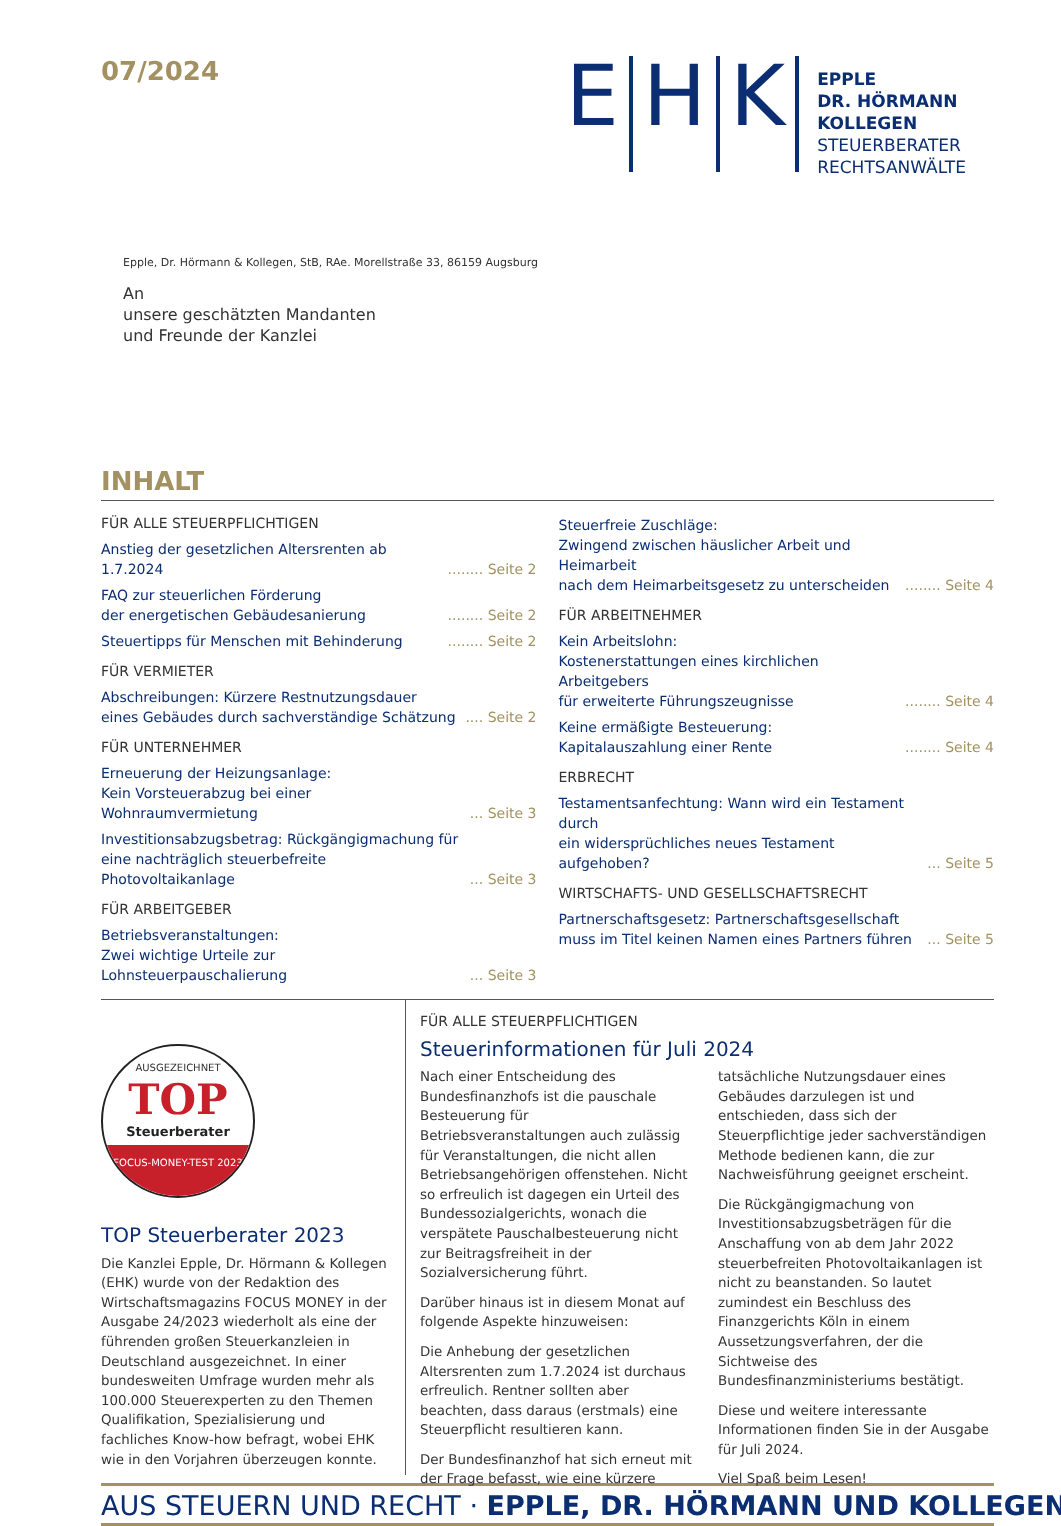07/2024
E H K
EPPLE
DR. HÖRMANN
KOLLEGEN
STEUERBERATER
RECHTSANWÄLTE
Epple, Dr. Hörmann & Kollegen, StB, RAe. Morellstraße 33, 86159 Augsburg
An
unsere geschätzten Mandanten
und Freunde der Kanzlei
INHALT
FÜR ALLE STEUERPFLICHTIGEN
Anstieg der gesetzlichen Altersrenten ab 1.7.2024........ Seite 2
FAQ zur steuerlichen Förderung
der energetischen Gebäudesanierung........ Seite 2
Steuertipps für Menschen mit Behinderung........ Seite 2
FÜR VERMIETER
Abschreibungen: Kürzere Restnutzungsdauer
eines Gebäudes durch sachverständige Schätzung.... Seite 2
FÜR UNTERNEHMER
Erneuerung der Heizungsanlage:
Kein Vorsteuerabzug bei einer Wohnraumvermietung... Seite 3
Investitionsabzugsbetrag: Rückgängigmachung für
eine nachträglich steuerbefreite Photovoltaikanlage... Seite 3
FÜR ARBEITGEBER
Betriebsveranstaltungen:
Zwei wichtige Urteile zur Lohnsteuerpauschalierung... Seite 3
Steuerfreie Zuschläge:
Zwingend zwischen häuslicher Arbeit und Heimarbeit
nach dem Heimarbeitsgesetz zu unterscheiden........ Seite 4
FÜR ARBEITNEHMER
Kein Arbeitslohn:
Kostenerstattungen eines kirchlichen Arbeitgebers
für erweiterte Führungszeugnisse........ Seite 4
Keine ermäßigte Besteuerung:
Kapitalauszahlung einer Rente........ Seite 4
ERBRECHT
Testamentsanfechtung: Wann wird ein Testament durch
ein widersprüchliches neues Testament aufgehoben?... Seite 5
WIRTSCHAFTS- UND GESELLSCHAFTSRECHT
Partnerschaftsgesetz: Partnerschaftsgesellschaft
muss im Titel keinen Namen eines Partners führen... Seite 5
AUSGEZEICHNET
TOP
Steuerberater
FOCUS-MONEY-TEST 2023
TOP Steuerberater 2023
Die Kanzlei Epple, Dr. Hörmann & Kollegen (EHK) wurde von der Redaktion des Wirtschaftsmagazins FOCUS MONEY in der Ausgabe 24/2023 wiederholt als eine der führenden großen Steuerkanzleien in Deutschland ausgezeichnet. In einer bundesweiten Umfrage wurden mehr als 100.000 Steuerexperten zu den Themen Qualifikation, Spezialisierung und fachliches Know-how befragt, wobei EHK wie in den Vorjahren überzeugen konnte.
FÜR ALLE STEUERPFLICHTIGEN
Steuerinformationen für Juli 2024
Nach einer Entscheidung des Bundesfinanzhofs ist die pauschale Besteuerung für Betriebsveranstaltungen auch zulässig für Veranstaltungen, die nicht allen Betriebsangehörigen offenstehen. Nicht so erfreulich ist dagegen ein Urteil des Bundessozialgerichts, wonach die verspätete Pauschalbesteuerung nicht zur Beitragsfreiheit in der Sozialversicherung führt.
Darüber hinaus ist in diesem Monat auf folgende Aspekte hinzuweisen:
Die Anhebung der gesetzlichen Altersrenten zum 1.7.2024 ist durchaus erfreulich. Rentner sollten aber beachten, dass daraus (erstmals) eine Steuerpflicht resultieren kann.
Der Bundesfinanzhof hat sich erneut mit der Frage befasst, wie eine kürzere tatsächliche Nutzungsdauer eines Gebäudes darzulegen ist und entschieden, dass sich der Steuerpflichtige jeder sachverständigen Methode bedienen kann, die zur Nachweisführung geeignet erscheint.
Die Rückgängigmachung von Investitionsabzugsbeträgen für die Anschaffung von ab dem Jahr 2022 steuerbefreiten Photovoltaikanlagen ist nicht zu beanstanden. So lautet zumindest ein Beschluss des Finanzgerichts Köln in einem Aussetzungsverfahren, der die Sichtweise des Bundesfinanzministeriums bestätigt.
Diese und weitere interessante Informationen finden Sie in der Ausgabe für Juli 2024.
Viel Spaß beim Lesen!
AUS STEUERN UND RECHT · EPPLE, DR. HÖRMANN UND KOLLEGEN